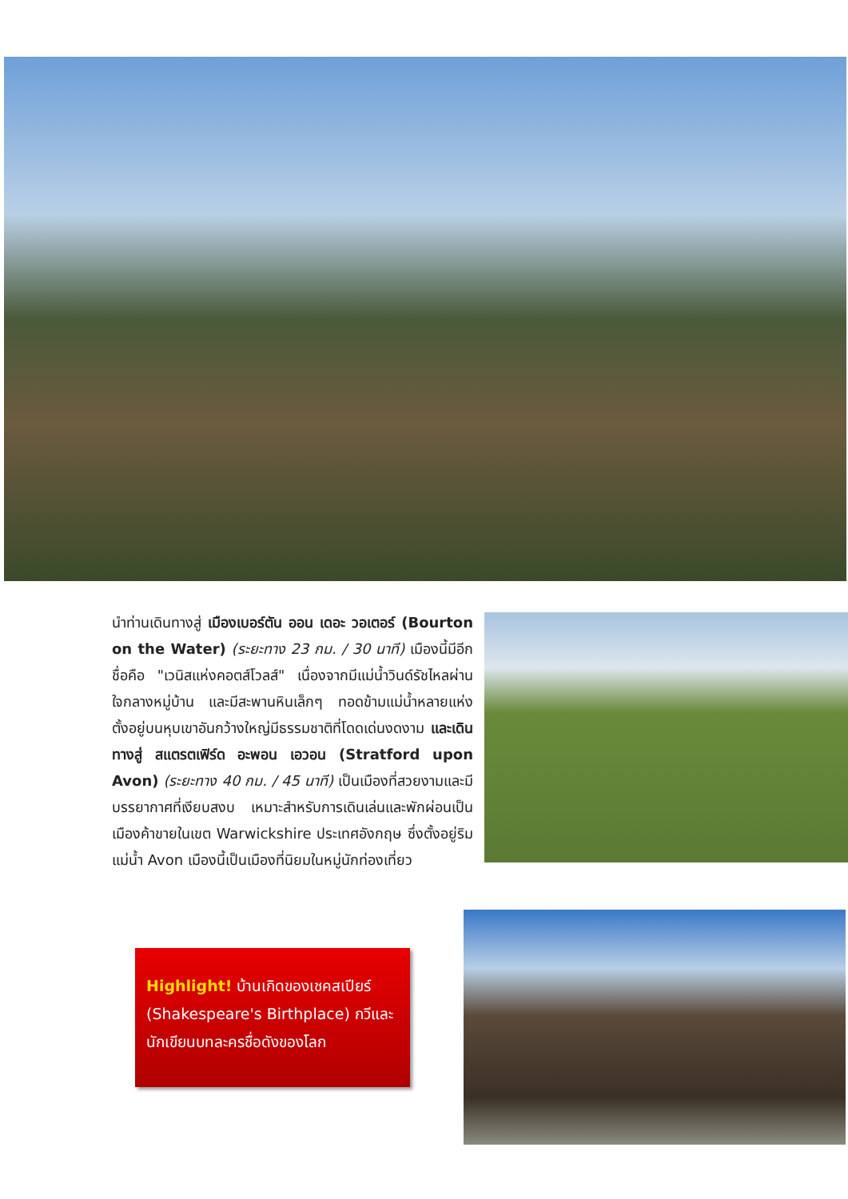นำท่านเดินทางสู่ เมืองเบอร์ตัน ออน เดอะ วอเตอร์ (Bourton on the Water) (ระยะทาง 23 กม. / 30 นาที) เมืองนี้มีอีกชื่อคือ "เวนิสแห่งคอตส์โวลส์" เนื่องจากมีแม่น้ำวินด์รัชไหลผ่านใจกลางหมู่บ้าน และมีสะพานหินเล็กๆ ทอดข้ามแม่น้ำหลายแห่ง ตั้งอยู่บนหุบเขาอันกว้างใหญ่มีธรรมชาติที่โดดเด่นงดงาม และเดินทางสู่ สแตรตเฟิร์ด อะพอน เอวอน (Stratford upon Avon) (ระยะทาง 40 กม. / 45 นาที) เป็นเมืองที่สวยงามและมีบรรยากาศที่เงียบสงบ เหมาะสำหรับการเดินเล่นและพักผ่อนเป็นเมืองค้าขายในเขต Warwickshire ประเทศอังกฤษ ซึ่งตั้งอยู่ริมแม่น้ำ Avon เมืองนี้เป็นเมืองที่นิยมในหมู่นักท่องเที่ยว
Highlight! บ้านเกิดของเชคสเปียร์ (Shakespeare's Birthplace) กวีและนักเขียนบทละครชื่อดังของโลก